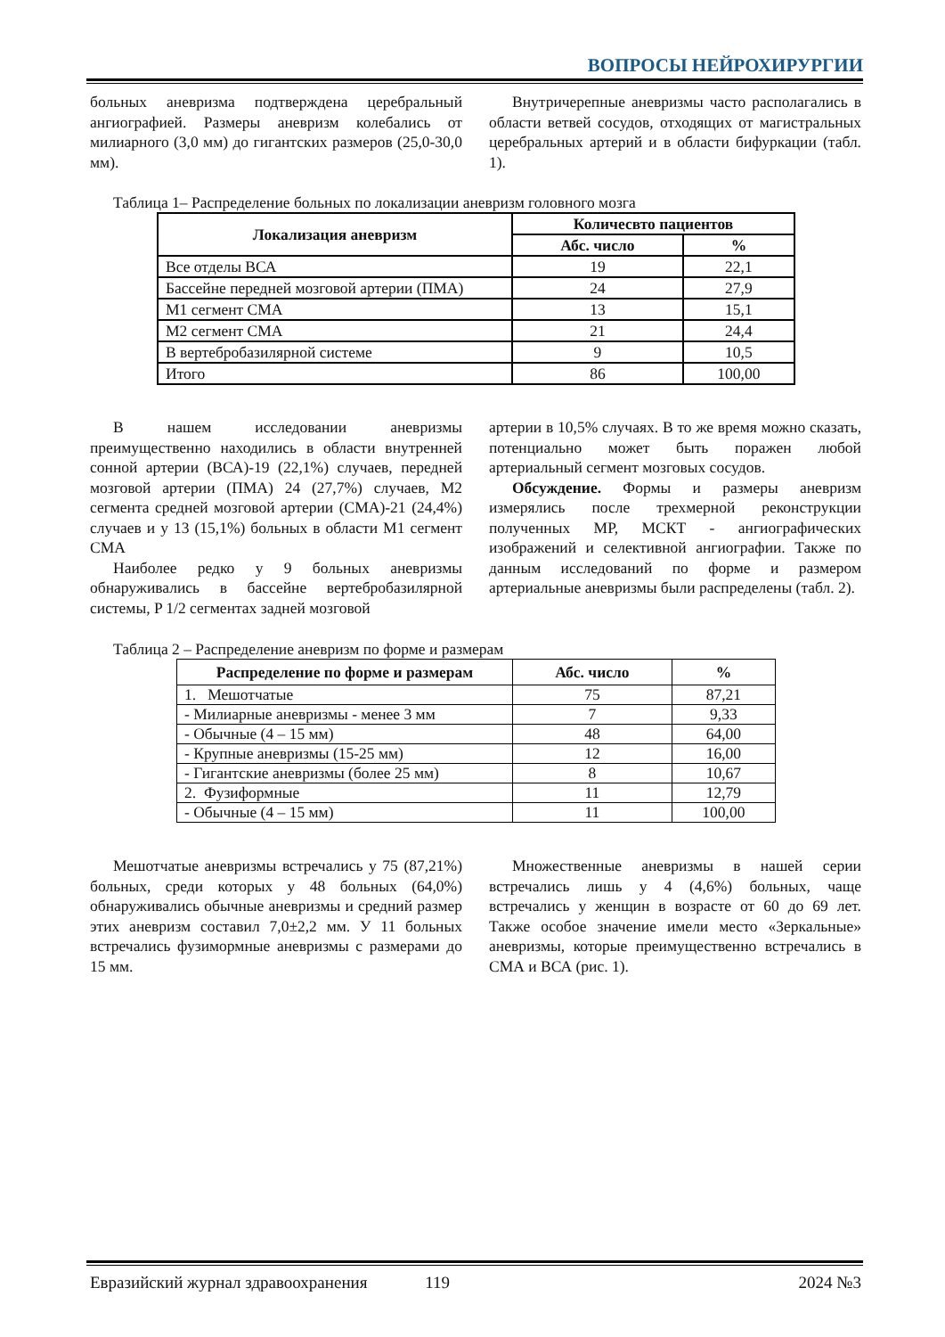ВОПРОСЫ НЕЙРОХИРУРГИИ
больных аневризма подтверждена церебральный ангиографией. Размеры аневризм колебались от милиарного (3,0 мм) до гигантских размеров (25,0-30,0 мм).
Внутричерепные аневризмы часто располагались в области ветвей сосудов, отходящих от магистральных церебральных артерий и в области бифуркации (табл. 1).
Таблица 1– Распределение больных по локализации аневризм головного мозга
| Локализация аневризм | Количесвто пациентов | |
| --- | --- | --- |
| | Абс. число | % |
| Все отделы ВСА | 19 | 22,1 |
| Бассейне передней мозговой артерии (ПМА) | 24 | 27,9 |
| М1 сегмент СМА | 13 | 15,1 |
| М2 сегмент СМА | 21 | 24,4 |
| В вертебробазилярной системе | 9 | 10,5 |
| Итого | 86 | 100,00 |
В нашем исследовании аневризмы преимущественно находились в области внутренней сонной артерии (ВСА)-19 (22,1%) случаев, передней мозговой артерии (ПМА) 24 (27,7%) случаев, М2 сегмента средней мозговой артерии (СМА)-21 (24,4%) случаев и у 13 (15,1%) больных в области М1 сегмент СМА
Наиболее редко у 9 больных аневризмы обнаруживались в бассейне вертебробазилярной системы, P 1/2 сегментах задней мозговой
артерии в 10,5% случаях. В то же время можно сказать, потенциально может быть поражен любой артериальный сегмент мозговых сосудов.
Обсуждение. Формы и размеры аневризм измерялись после трехмерной реконструкции полученных МР, МСКТ - ангиографических изображений и селективной ангиографии. Также по данным исследований по форме и размером артериальные аневризмы были распределены (табл. 2).
Таблица 2 – Распределение аневризм по форме и размерам
| Распределение по форме и размерам | Абс. число | % |
| --- | --- | --- |
| 1. Мешотчатые | 75 | 87,21 |
| - Милиарные аневризмы - менее 3 мм | 7 | 9,33 |
| - Обычные (4 – 15 мм) | 48 | 64,00 |
| - Крупные аневризмы (15-25 мм) | 12 | 16,00 |
| - Гигантские аневризмы (более 25 мм) | 8 | 10,67 |
| 2. Фузиформные | 11 | 12,79 |
| - Обычные (4 – 15 мм) | 11 | 100,00 |
Мешотчатые аневризмы встречались у 75 (87,21%) больных, среди которых у 48 больных (64,0%) обнаруживались обычные аневризмы и средний размер этих аневризм составил 7,0±2,2 мм. У 11 больных встречались фузимормные аневризмы с размерами до 15 мм.
Множественные аневризмы в нашей серии встречались лишь у 4 (4,6%) больных, чаще встречались у женщин в возрасте от 60 до 69 лет. Также особое значение имели место «Зеркальные» аневризмы, которые преимущественно встречались в СМА и ВСА (рис. 1).
Евразийский журнал здравоохранения 119 2024 №3